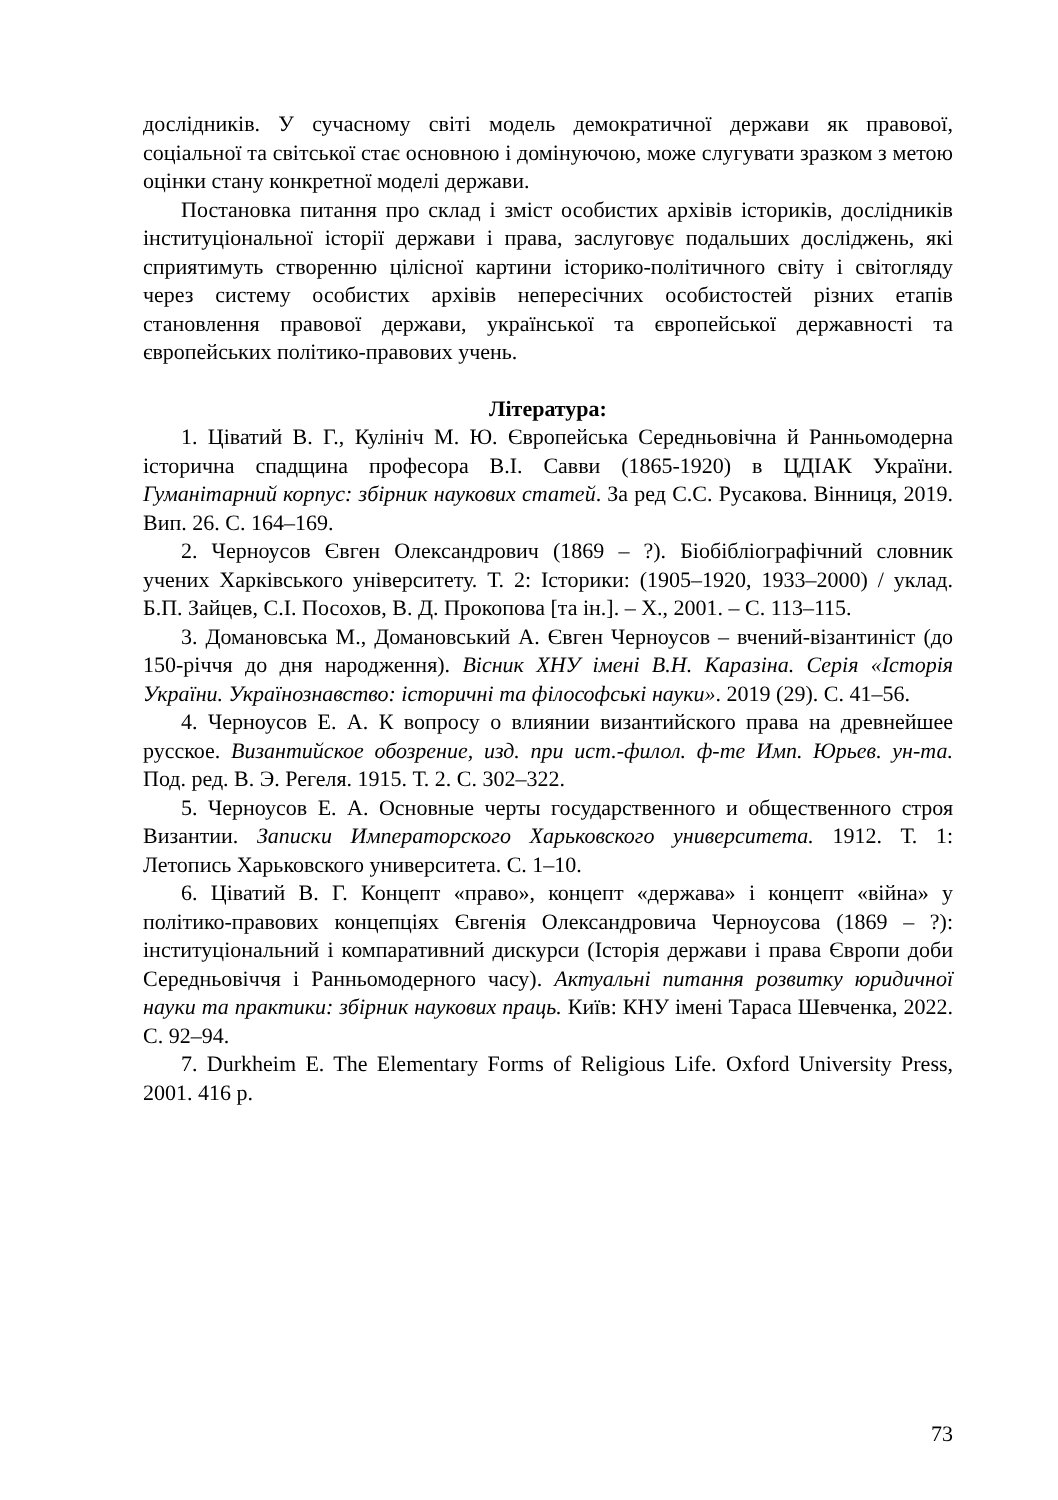дослідників. У сучасному світі модель демократичної держави як правової, соціальної та світської стає основною і домінуючою, може слугувати зразком з метою оцінки стану конкретної моделі держави.
Постановка питання про склад і зміст особистих архівів істориків, дослідників інституціональної історії держави і права, заслуговує подальших досліджень, які сприятимуть створенню цілісної картини історико-політичного світу і світогляду через систему особистих архівів непересічних особистостей різних етапів становлення правової держави, української та європейської державності та європейських політико-правових учень.
Література:
1. Ціватий В. Г., Кулініч М. Ю. Європейська Середньовічна й Ранньомодерна історична спадщина професора В.І. Савви (1865-1920) в ЦДІАК України. Гуманітарний корпус: збірник наукових статей. За ред С.С. Русакова. Вінниця, 2019. Вип. 26. С. 164–169.
2. Черноусов Євген Олександрович (1869 – ?). Біобібліографічний словник учених Харківського університету. Т. 2: Історики: (1905–1920, 1933–2000) / уклад. Б.П. Зайцев, С.І. Посохов, В. Д. Прокопова [та ін.]. – Х., 2001. – С. 113–115.
3. Домановська М., Домановський А. Євген Черноусов – вчений-візантиніст (до 150-річчя до дня народження). Вісник ХНУ імені В.Н. Каразіна. Серія «Історія України. Українознавство: історичні та філософські науки». 2019 (29). С. 41–56.
4. Черноусов Е. А. К вопросу о влиянии византийского права на древнейшее русское. Византийское обозрение, изд. при ист.-филол. ф-те Имп. Юрьев. ун-та. Под. ред. В. Э. Регеля. 1915. Т. 2. С. 302–322.
5. Черноусов Е. А. Основные черты государственного и общественного строя Византии. Записки Императорского Харьковского университета. 1912. Т. 1: Летопись Харьковского университета. С. 1–10.
6. Ціватий В. Г. Концепт «право», концепт «держава» і концепт «війна» у політико-правових концепціях Євгенія Олександровича Черноусова (1869 – ?): інституціональний і компаративний дискурси (Історія держави і права Європи доби Середньовіччя і Ранньомодерного часу). Актуальні питання розвитку юридичної науки та практики: збірник наукових праць. Київ: КНУ імені Тараса Шевченка, 2022. С. 92–94.
7. Durkheim E. The Elementary Forms of Religious Life. Oxford University Press, 2001. 416 p.
73